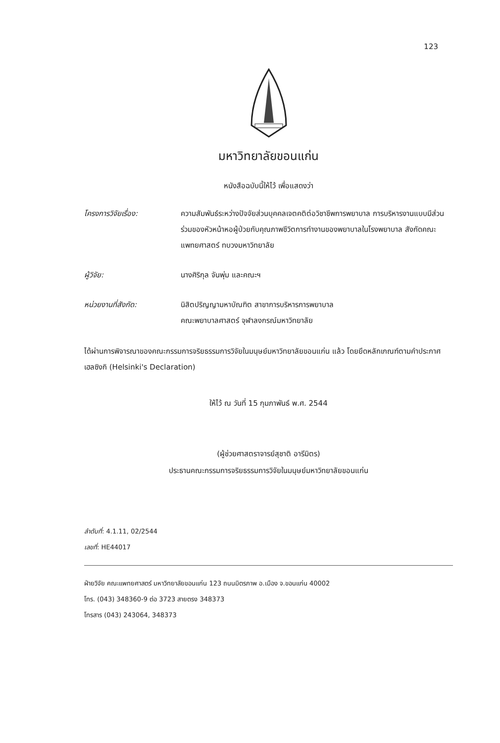123
มหาวิทยาลัยขอนแก่น
หนังสือฉบับนี้ให้ไว้ เพื่อแสดงว่า
โครงการวิจัยเรื่อง: ความสัมพันธ์ระหว่างปัจจัยส่วนบุคคลเจตคติต่อวิชาชีพการพยาบาล การบริหารงานแบบมีส่วนร่วมของหัวหน้าหอผู้ป่วยกับคุณภาพชีวิตการทำงานของพยาบาลในโรงพยาบาล สังกัดคณะแพทยศาสตร์ ทบวงมหาวิทยาลัย
ผู้วิจัย: นางศิริกุล จันพุ่ม และคณะฯ
หน่วยงานที่สังกัด: นิสิตปริญญามหาบัณฑิต สาขาการบริหารการพยาบาล
คณะพยาบาลศาสตร์ จุฬาลงกรณ์มหาวิทยาลัย
ได้ผ่านการพิจารณาของคณะกรรมการจริยธรรมการวิจัยในมนุษย์มหาวิทยาลัยขอนแก่น แล้ว โดยยึดหลักเกณฑ์ตามคำประกาศเฮลซิงกิ (Helsinki's Declaration)
ให้ไว้ ณ วันที่ 15 กุมภาพันธ์ พ.ศ. 2544
(ผู้ช่วยศาสตราจารย์สุชาติ อารีมิตร)
ประธานคณะกรรมการจริยธรรมการวิจัยในมนุษย์มหาวิทยาลัยขอนแก่น
ลำดับที่: 4.1.11, 02/2544
เลขที่: HE44017
ฝ่ายวิจัย คณะแพทยศาสตร์ มหาวิทยาลัยขอนแก่น 123 ถนนมิตรภาพ อ.เมือง จ.ขอนแก่น 40002
โทร. (043) 348360-9 ต่อ 3723 สายตรง 348373
โทรสาร (043) 243064, 348373